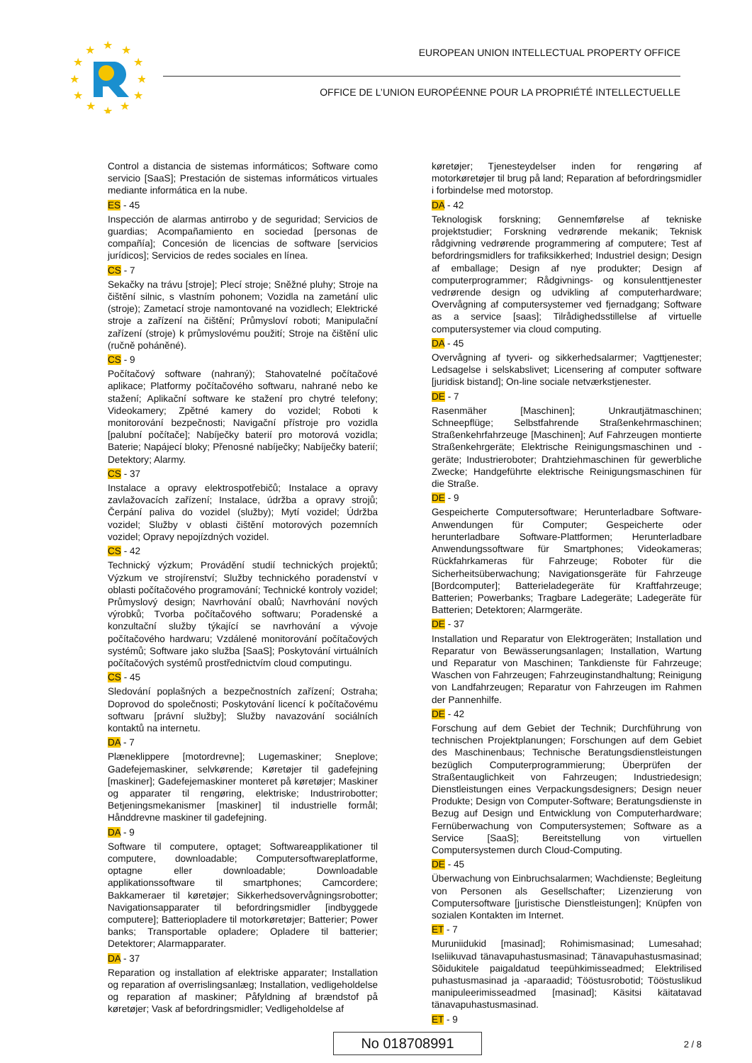★
★
★
★
★
★
★
★
★
★
★
★
EUROPEAN UNION INTELLECTUAL PROPERTY OFFICE
OFFICE DE L’UNION EUROPÉENNE POUR LA PROPRIÉTÉ INTELLECTUELLE
Control a distancia de sistemas informáticos; Software como servicio [SaaS]; Prestación de sistemas informáticos virtuales mediante informática en la nube.
ES - 45
Inspección de alarmas antirrobo y de seguridad; Servicios de guardias; Acompañamiento en sociedad [personas de compañía]; Concesión de licencias de software [servicios jurídicos]; Servicios de redes sociales en línea.
CS - 7
Sekačky na trávu [stroje]; Plecí stroje; Sněžné pluhy; Stroje na čištění silnic, s vlastním pohonem; Vozidla na zametání ulic (stroje); Zametací stroje namontované na vozidlech; Elektrické stroje a zařízení na čištění; Průmysloví roboti; Manipulační zařízení (stroje) k průmyslovému použití; Stroje na čištění ulic (ručně poháněné).
CS - 9
Počítačový software (nahraný); Stahovatelné počítačové aplikace; Platformy počítačového softwaru, nahrané nebo ke stažení; Aplikační software ke stažení pro chytré telefony; Videokamery; Zpětné kamery do vozidel; Roboti k monitorování bezpečnosti; Navigační přístroje pro vozidla [palubní počítače]; Nabíječky baterií pro motorová vozidla; Baterie; Napájecí bloky; Přenosné nabíječky; Nabíječky baterií; Detektory; Alarmy.
CS - 37
Instalace a opravy elektrospotřebičů; Instalace a opravy zavlažovacích zařízení; Instalace, údržba a opravy strojů; Čerpání paliva do vozidel (služby); Mytí vozidel; Údržba vozidel; Služby v oblasti čištění motorových pozemních vozidel; Opravy nepojízdných vozidel.
CS - 42
Technický výzkum; Provádění studií technických projektů; Výzkum ve strojírenství; Služby technického poradenství v oblasti počítačového programování; Technické kontroly vozidel; Průmyslový design; Navrhování obalů; Navrhování nových výrobků; Tvorba počítačového softwaru; Poradenské a konzultační služby týkající se navrhování a vývoje počítačového hardwaru; Vzdálené monitorování počítačových systémů; Software jako služba [SaaS]; Poskytování virtuálních počítačových systémů prostřednictvím cloud computingu.
CS - 45
Sledování poplašných a bezpečnostních zařízení; Ostraha; Doprovod do společnosti; Poskytování licencí k počítačovému softwaru [právní služby]; Služby navazování sociálních kontaktů na internetu.
DA - 7
Plæneklippere [motordrevne]; Lugemaskiner; Sneplove; Gadefejemaskiner, selvkørende; Køretøjer til gadefejning [maskiner]; Gadefejemaskiner monteret på køretøjer; Maskiner og apparater til rengøring, elektriske; Industrirobotter; Betjeningsmekanismer [maskiner] til industrielle formål; Hånddrevne maskiner til gadefejning.
DA - 9
Software til computere, optaget; Softwareapplikationer til computere, downloadable; Computersoftwareplatforme, optagne eller downloadable; Downloadable applikationssoftware til smartphones; Camcordere; Bakkameraer til køretøjer; Sikkerhedsovervågningsrobotter; Navigationsapparater til befordringsmidler [indbyggede computere]; Batteriopladere til motorkøretøjer; Batterier; Power banks; Transportable opladere; Opladere til batterier; Detektorer; Alarmapparater.
DA - 37
Reparation og installation af elektriske apparater; Installation og reparation af overrislingsanlæg; Installation, vedligeholdelse og reparation af maskiner; Påfyldning af brændstof på køretøjer; Vask af befordringsmidler; Vedligeholdelse af
køretøjer; Tjenesteydelser inden for rengøring af motorkøretøjer til brug på land; Reparation af befordringsmidler i forbindelse med motorstop.
DA - 42
Teknologisk forskning; Gennemførelse af tekniske projektstudier; Forskning vedrørende mekanik; Teknisk rådgivning vedrørende programmering af computere; Test af befordringsmidlers for trafiksikkerhed; Industriel design; Design af emballage; Design af nye produkter; Design af computerprogrammer; Rådgivnings- og konsulenttjenester vedrørende design og udvikling af computerhardware; Overvågning af computersystemer ved fjernadgang; Software as a service [saas]; Tilrådighedsstillelse af virtuelle computersystemer via cloud computing.
DA - 45
Overvågning af tyveri- og sikkerhedsalarmer; Vagttjenester; Ledsagelse i selskabslivet; Licensering af computer software [juridisk bistand]; On-line sociale netværkstjenester.
DE - 7
Rasenmäher [Maschinen]; Unkrautjätmaschinen; Schneepflüge; Selbstfahrende Straßenkehrmaschinen; Straßenkehrfahrzeuge [Maschinen]; Auf Fahrzeugen montierte Straßenkehrgeräte; Elektrische Reinigungsmaschinen und -geräte; Industrieroboter; Drahtziehmaschinen für gewerbliche Zwecke; Handgeführte elektrische Reinigungsmaschinen für die Straße.
DE - 9
Gespeicherte Computersoftware; Herunterladbare Software-Anwendungen für Computer; Gespeicherte oder herunterladbare Software-Plattformen; Herunterladbare Anwendungssoftware für Smartphones; Videokameras; Rückfahrkameras für Fahrzeuge; Roboter für die Sicherheitsüberwachung; Navigationsgeräte für Fahrzeuge [Bordcomputer]; Batterieladegeräte für Kraftfahrzeuge; Batterien; Powerbanks; Tragbare Ladegeräte; Ladegeräte für Batterien; Detektoren; Alarmgeräte.
DE - 37
Installation und Reparatur von Elektrogeräten; Installation und Reparatur von Bewässerungsanlagen; Installation, Wartung und Reparatur von Maschinen; Tankdienste für Fahrzeuge; Waschen von Fahrzeugen; Fahrzeuginstandhaltung; Reinigung von Landfahrzeugen; Reparatur von Fahrzeugen im Rahmen der Pannenhilfe.
DE - 42
Forschung auf dem Gebiet der Technik; Durchführung von technischen Projektplanungen; Forschungen auf dem Gebiet des Maschinenbaus; Technische Beratungsdienstleistungen bezüglich Computerprogrammierung; Überprüfen der Straßentauglichkeit von Fahrzeugen; Industriedesign; Dienstleistungen eines Verpackungsdesigners; Design neuer Produkte; Design von Computer-Software; Beratungsdienste in Bezug auf Design und Entwicklung von Computerhardware; Fernüberwachung von Computersystemen; Software as a Service [SaaS]; Bereitstellung von virtuellen Computersystemen durch Cloud-Computing.
DE - 45
Überwachung von Einbruchsalarmen; Wachdienste; Begleitung von Personen als Gesellschafter; Lizenzierung von Computersoftware [juristische Dienstleistungen]; Knüpfen von sozialen Kontakten im Internet.
ET - 7
Muruniidukid [masinad]; Rohimismasinad; Lumesahad; Iseliikuvad tänavapuhastusmasinad; Tänavapuhastusmasinad; Sõidukitele paigaldatud teepühkimisseadmed; Elektrilised puhastusmasinad ja -aparaadid; Tööstusrobotid; Tööstuslikud manipuleerimisseadmed [masinad]; Käsitsi käitatavad tänavapuhastusmasinad.
ET - 9
No 018708991 2 / 8